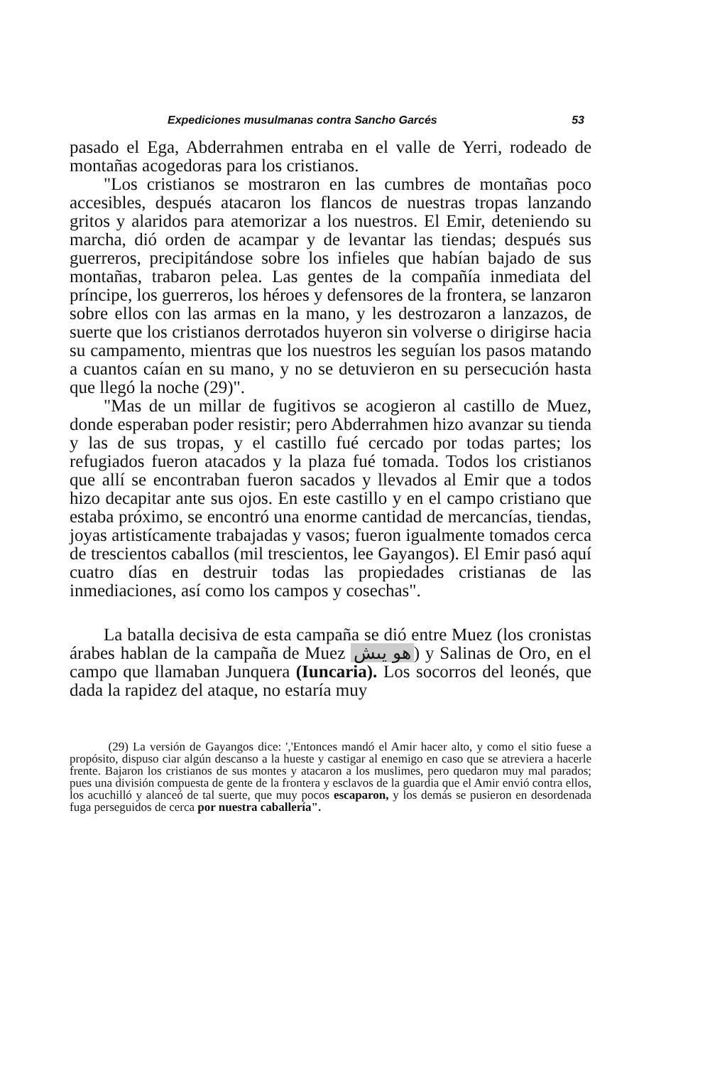Expediciones musulmanas contra Sancho Garcés 53
pasado el Ega, Abderrahmen entraba en el valle de Yerri, rodeado de montañas acogedoras para los cristianos.
"Los cristianos se mostraron en las cumbres de montañas poco accesibles, después atacaron los flancos de nuestras tropas lanzando gritos y alaridos para atemorizar a los nuestros. El Emir, deteniendo su marcha, dió orden de acampar y de levantar las tiendas; después sus guerreros, precipitándose sobre los infieles que habían bajado de sus montañas, trabaron pelea. Las gentes de la compañía inmediata del príncipe, los guerreros, los héroes y defensores de la frontera, se lanzaron sobre ellos con las armas en la mano, y les destrozaron a lanzazos, de suerte que los cristianos derrotados huyeron sin volverse o dirigirse hacia su campamento, mientras que los nuestros les seguían los pasos matando a cuantos caían en su mano, y no se detuvieron en su persecución hasta que llegó la noche (29)".
"Mas de un millar de fugitivos se acogieron al castillo de Muez, donde esperaban poder resistir; pero Abderrahmen hizo avanzar su tienda y las de sus tropas, y el castillo fué cercado por todas partes; los refugiados fueron atacados y la plaza fué tomada. Todos los cristianos que allí se encontraban fueron sacados y llevados al Emir que a todos hizo decapitar ante sus ojos. En este castillo y en el campo cristiano que estaba próximo, se encontró una enorme cantidad de mercancías, tiendas, joyas artistícamente trabajadas y vasos; fueron igualmente tomados cerca de trescientos caballos (mil trescientos, lee Gayangos). El Emir pasó aquí cuatro días en destruir todas las propiedades cristianas de las inmediaciones, así como los campos y cosechas".
La batalla decisiva de esta campaña se dió entre Muez (los cronistas árabes hablan de la campaña de Muez هو يىش) y Salinas de Oro, en el campo que llamaban Junquera (Iuncaria). Los socorros del leonés, que dada la rapidez del ataque, no estaría muy
(29) La versión de Gayangos dice: ','Entonces mandó el Amir hacer alto, y como el sitio fuese a propósito, dispuso ciar algún descanso a la hueste y castigar al enemigo en caso que se atreviera a hacerle frente. Bajaron los cristianos de sus montes y atacaron a los muslimes, pero quedaron muy mal parados; pues una división compuesta de gente de la frontera y esclavos de la guardia que el Amir envió contra ellos, los acuchilló y alanceó de tal suerte, que muy pocos escaparon, y los demás se pusieron en desordenada fuga perseguidos de cerca por nuestra caballería".